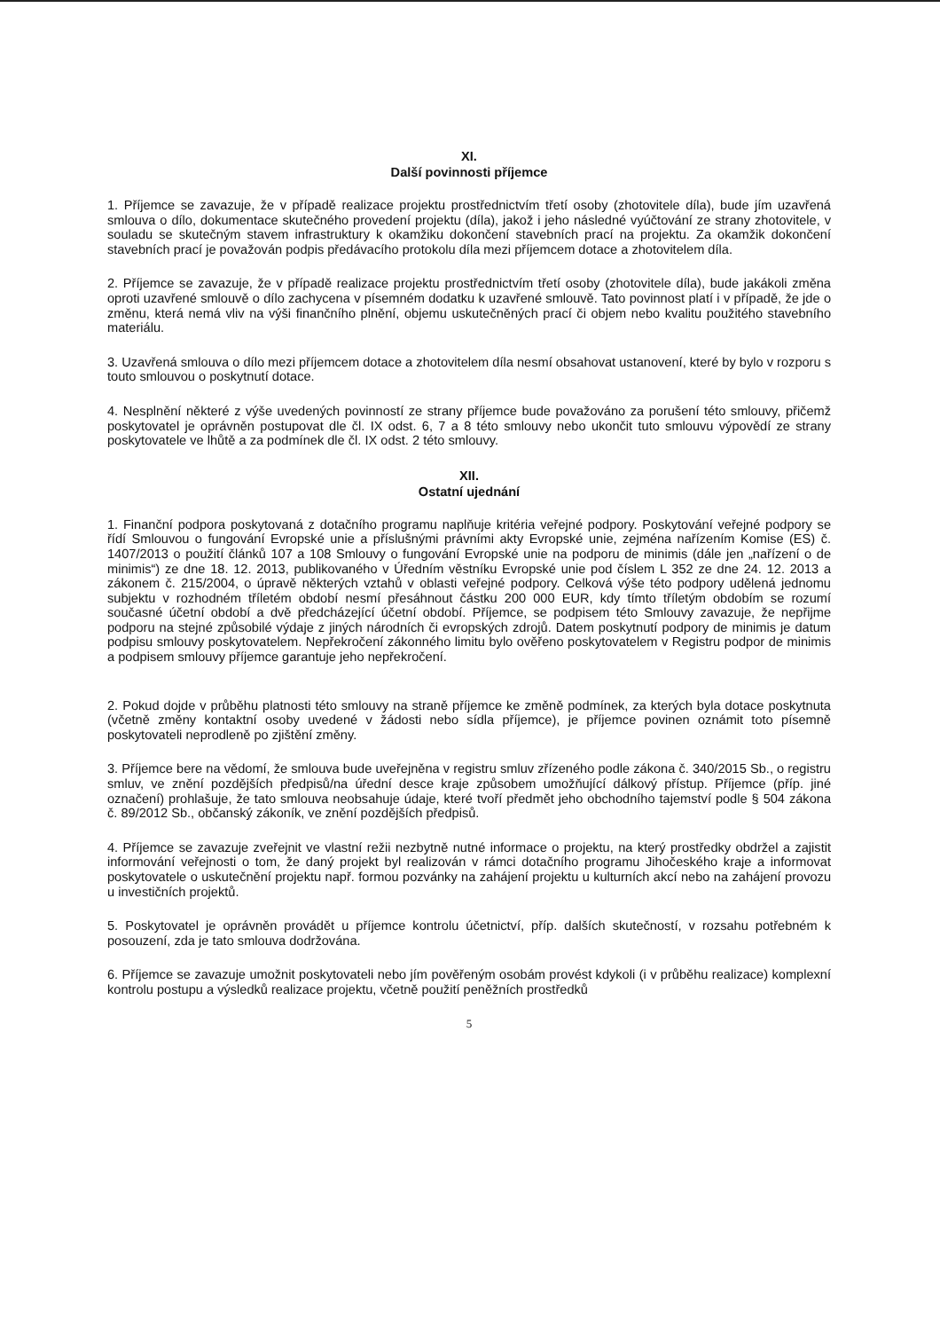XI.
Další povinnosti příjemce
1. Příjemce se zavazuje, že v případě realizace projektu prostřednictvím třetí osoby (zhotovitele díla), bude jím uzavřená smlouva o dílo, dokumentace skutečného provedení projektu (díla), jakož i jeho následné vyúčtování ze strany zhotovitele, v souladu se skutečným stavem infrastruktury k okamžiku dokončení stavebních prací na projektu. Za okamžik dokončení stavebních prací je považován podpis předávacího protokolu díla mezi příjemcem dotace a zhotovitelem díla.
2. Příjemce se zavazuje, že v případě realizace projektu prostřednictvím třetí osoby (zhotovitele díla), bude jakákoli změna oproti uzavřené smlouvě o dílo zachycena v písemném dodatku k uzavřené smlouvě. Tato povinnost platí i v případě, že jde o změnu, která nemá vliv na výši finančního plnění, objemu uskutečněných prací či objem nebo kvalitu použitého stavebního materiálu.
3. Uzavřená smlouva o dílo mezi příjemcem dotace a zhotovitelem díla nesmí obsahovat ustanovení, které by bylo v rozporu s touto smlouvou o poskytnutí dotace.
4. Nesplnění některé z výše uvedených povinností ze strany příjemce bude považováno za porušení této smlouvy, přičemž poskytovatel je oprávněn postupovat dle čl. IX odst. 6, 7 a 8 této smlouvy nebo ukončit tuto smlouvu výpovědí ze strany poskytovatele ve lhůtě a za podmínek dle čl. IX odst. 2 této smlouvy.
XII.
Ostatní ujednání
1. Finanční podpora poskytovaná z dotačního programu naplňuje kritéria veřejné podpory. Poskytování veřejné podpory se řídí Smlouvou o fungování Evropské unie a příslušnými právními akty Evropské unie, zejména nařízením Komise (ES) č. 1407/2013 o použití článků 107 a 108 Smlouvy o fungování Evropské unie na podporu de minimis (dále jen „nařízení o de minimis“) ze dne 18. 12. 2013, publikovaného v Úředním věstníku Evropské unie pod číslem L 352 ze dne 24. 12. 2013 a zákonem č. 215/2004, o úpravě některých vztahů v oblasti veřejné podpory. Celková výše této podpory udělená jednomu subjektu v rozhodném tříletém období nesmí přesáhnout částku 200 000 EUR, kdy tímto tříletým obdobím se rozumí současné účetní období a dvě předcházející účetní období. Příjemce, se podpisem této Smlouvy zavazuje, že nepřijme podporu na stejné způsobilé výdaje z jiných národních či evropských zdrojů. Datem poskytnutí podpory de minimis je datum podpisu smlouvy poskytovatelem. Nepřekročení zákonného limitu bylo ověřeno poskytovatelem v Registru podpor de minimis a podpisem smlouvy příjemce garantuje jeho nepřekročení.
2. Pokud dojde v průběhu platnosti této smlouvy na straně příjemce ke změně podmínek, za kterých byla dotace poskytnuta (včetně změny kontaktní osoby uvedené v žádosti nebo sídla příjemce), je příjemce povinen oznámit toto písemně poskytovateli neprodleně po zjištění změny.
3. Příjemce bere na vědomí, že smlouva bude uveřejněna v registru smluv zřízeného podle zákona č. 340/2015 Sb., o registru smluv, ve znění pozdějších předpisů/na úřední desce kraje způsobem umožňující dálkový přístup. Příjemce (příp. jiné označení) prohlašuje, že tato smlouva neobsahuje údaje, které tvoří předmět jeho obchodního tajemství podle § 504 zákona č. 89/2012 Sb., občanský zákoník, ve znění pozdějších předpisů.
4. Příjemce se zavazuje zveřejnit ve vlastní režii nezbytně nutné informace o projektu, na který prostředky obdržel a zajistit informování veřejnosti o tom, že daný projekt byl realizován v rámci dotačního programu Jihočeského kraje a informovat poskytovatele o uskutečnění projektu např. formou pozvánky na zahájení projektu u kulturních akcí nebo na zahájení provozu u investičních projektů.
5. Poskytovatel je oprávněn provádět u příjemce kontrolu účetnictví, příp. dalších skutečností, v rozsahu potřebném k posouzení, zda je tato smlouva dodržována.
6. Příjemce se zavazuje umožnit poskytovateli nebo jím pověřeným osobám provést kdykoli (i v průběhu realizace) komplexní kontrolu postupu a výsledků realizace projektu, včetně použití peněžních prostředků
5